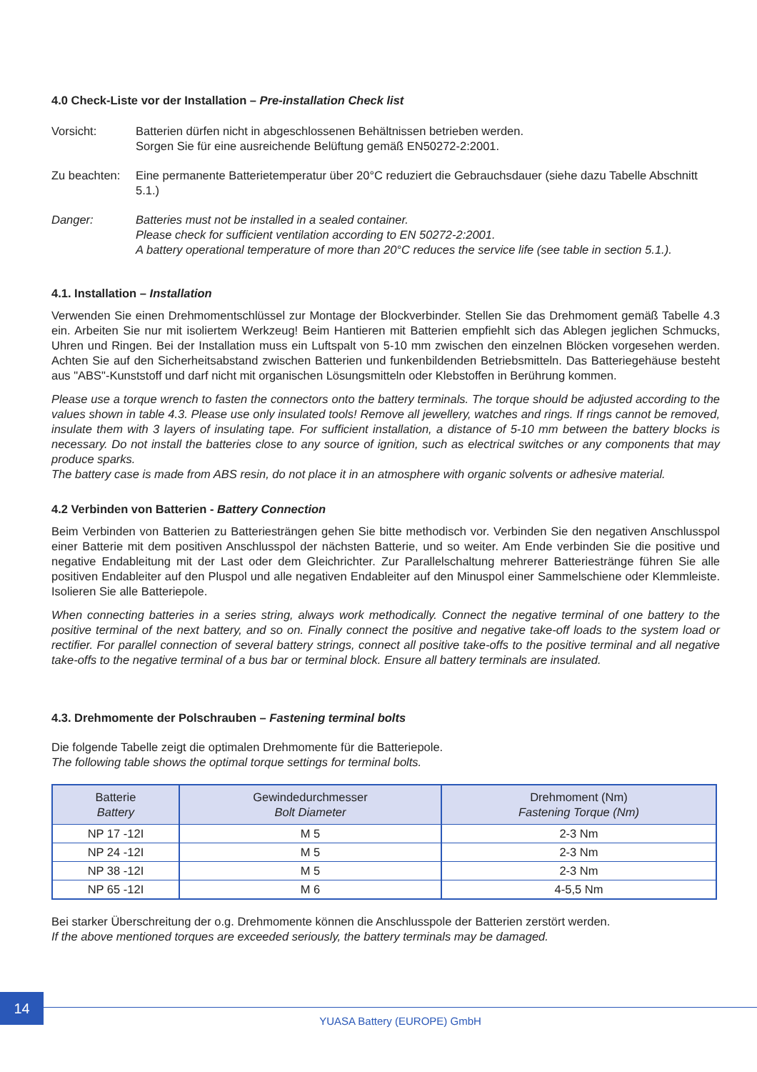4.0 Check-Liste vor der Installation – Pre-installation Check list
Vorsicht: Batterien dürfen nicht in abgeschlossenen Behältnissen betrieben werden.
Sorgen Sie für eine ausreichende Belüftung gemäß EN50272-2:2001.
Zu beachten:
Eine permanente Batterietemperatur über 20°C reduziert die Gebrauchsdauer (siehe dazu Tabelle Abschnitt 5.1.)
Danger: Batteries must not be installed in a sealed container.
Please check for sufficient ventilation according to EN 50272-2:2001.
A battery operational temperature of more than 20°C reduces the service life (see table in section 5.1.).
4.1. Installation – Installation
Verwenden Sie einen Drehmomentschlüssel zur Montage der Blockverbinder. Stellen Sie das Drehmoment gemäß Tabelle 4.3 ein. Arbeiten Sie nur mit isoliertem Werkzeug! Beim Hantieren mit Batterien empfiehlt sich das Ablegen jeglichen Schmucks, Uhren und Ringen. Bei der Installation muss ein Luftspalt von 5-10 mm zwischen den einzelnen Blöcken vorgesehen werden. Achten Sie auf den Sicherheitsabstand zwischen Batterien und funkenbildenden Betriebsmitteln. Das Batteriegehäuse besteht aus "ABS"-Kunststoff und darf nicht mit organischen Lösungsmitteln oder Klebstoffen in Berührung kommen.
Please use a torque wrench to fasten the connectors onto the battery terminals. The torque should be adjusted according to the values shown in table 4.3. Please use only insulated tools! Remove all jewellery, watches and rings. If rings cannot be removed, insulate them with 3 layers of insulating tape. For sufficient installation, a distance of 5-10 mm between the battery blocks is necessary. Do not install the batteries close to any source of ignition, such as electrical switches or any components that may produce sparks.
The battery case is made from ABS resin, do not place it in an atmosphere with organic solvents or adhesive material.
4.2 Verbinden von Batterien - Battery Connection
Beim Verbinden von Batterien zu Batteriesträngen gehen Sie bitte methodisch vor. Verbinden Sie den negativen Anschlusspol einer Batterie mit dem positiven Anschlusspol der nächsten Batterie, und so weiter. Am Ende verbinden Sie die positive und negative Endableitung mit der Last oder dem Gleichrichter. Zur Parallelschaltung mehrerer Batteriestränge führen Sie alle positiven Endableiter auf den Pluspol und alle negativen Endableiter auf den Minuspol einer Sammelschiene oder Klemmleiste. Isolieren Sie alle Batteriepole.
When connecting batteries in a series string, always work methodically. Connect the negative terminal of one battery to the positive terminal of the next battery, and so on. Finally connect the positive and negative take-off loads to the system load or rectifier. For parallel connection of several battery strings, connect all positive take-offs to the positive terminal and all negative take-offs to the negative terminal of a bus bar or terminal block. Ensure all battery terminals are insulated.
4.3. Drehmomente der Polschrauben – Fastening terminal bolts
Die folgende Tabelle zeigt die optimalen Drehmomente für die Batteriepole.
The following table shows the optimal torque settings for terminal bolts.
| Batterie Battery | Gewindedurchmesser Bolt Diameter | Drehmoment (Nm) Fastening Torque (Nm) |
| --- | --- | --- |
| NP 17 -12I | M 5 | 2-3 Nm |
| NP 24 -12I | M 5 | 2-3 Nm |
| NP 38 -12I | M 5 | 2-3 Nm |
| NP 65 -12I | M 6 | 4-5,5 Nm |
Bei starker Überschreitung der o.g. Drehmomente können die Anschlusspole der Batterien zerstört werden.
If the above mentioned torques are exceeded seriously, the battery terminals may be damaged.
14
YUASA Battery (EUROPE) GmbH